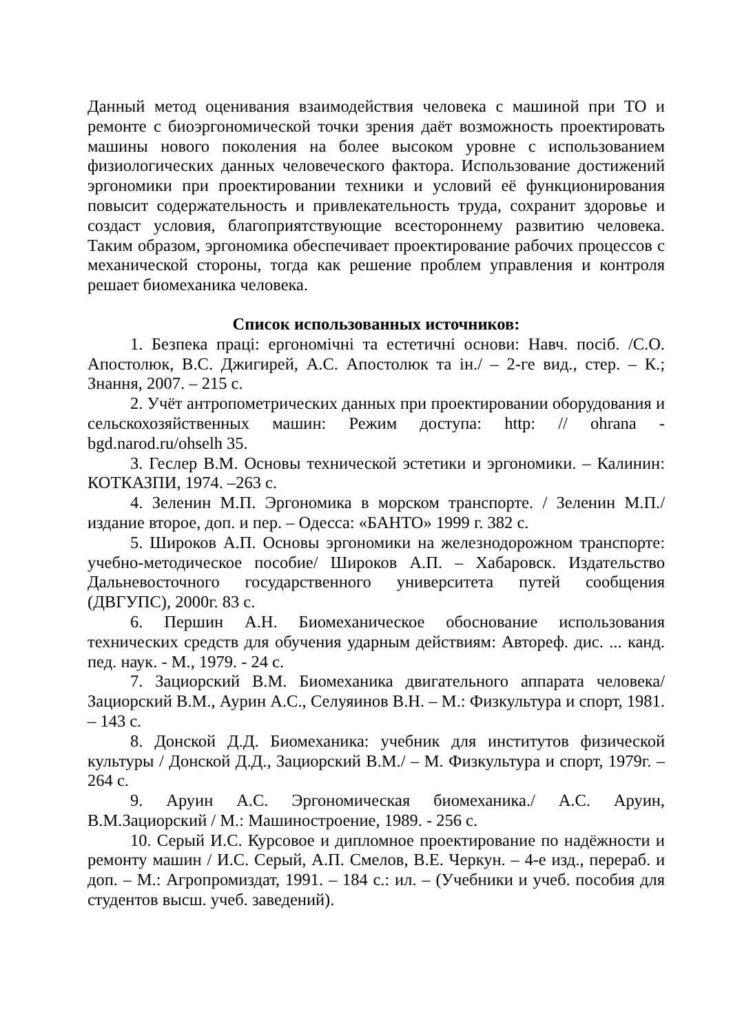Данный метод оценивания взаимодействия человека с машиной при ТО и ремонте с биоэргономической точки зрения даёт возможность проектировать машины нового поколения на более высоком уровне с использованием физиологических данных человеческого фактора. Использование достижений эргономики при проектировании техники и условий её функционирования повысит содержательность и привлекательность труда, сохранит здоровье и создаст условия, благоприятствующие всестороннему развитию человека. Таким образом, эргономика обеспечивает проектирование рабочих процессов с механической стороны, тогда как решение проблем управления и контроля решает биомеханика человека.
Список использованных источников:
1. Безпека праці: ергономічні та естетичні основи: Навч. посіб. /С.О. Апостолюк, В.С. Джигирей, А.С. Апостолюк та ін./ – 2-ге вид., стер. – К.; Знання, 2007. – 215 с.
2. Учёт антропометрических данных при проектировании оборудования и сельскохозяйственных машин: Режим доступа: http: // ohrana - bgd.narod.ru/ohselh 35.
3. Геслер В.М. Основы технической эстетики и эргономики. – Калинин: КОТКАЗПИ, 1974. –263 с.
4. Зеленин М.П. Эргономика в морском транспорте. / Зеленин М.П./ издание второе, доп. и пер. – Одесса: «БАНТО» 1999 г. 382 с.
5. Широков А.П. Основы эргономики на железнодорожном транспорте: учебно-методическое пособие/ Широков А.П. – Хабаровск. Издательство Дальневосточного государственного университета путей сообщения (ДВГУПС), 2000г. 83 с.
6. Першин А.Н. Биомеханическое обоснование использования технических средств для обучения ударным действиям: Автореф. дис. ... канд. пед. наук. - М., 1979. - 24 с.
7. Зациорский В.М. Биомеханика двигательного аппарата человека/ Зациорский В.М., Аурин А.С., Селуяинов В.Н. – М.: Физкультура и спорт, 1981. – 143 с.
8. Донской Д.Д. Биомеханика: учебник для институтов физической культуры / Донской Д.Д., Зациорский В.М./ – М. Физкультура и спорт, 1979г. –264 с.
9. Аруин А.С. Эргономическая биомеханика./ А.С. Аруин, В.М.Зациорский / М.: Машиностроение, 1989. - 256 с.
10. Серый И.С. Курсовое и дипломное проектирование по надёжности и ремонту машин / И.С. Серый, А.П. Смелов, В.Е. Черкун. – 4-е изд., перераб. и доп. – М.: Агропромиздат, 1991. – 184 с.: ил. – (Учебники и учеб. пособия для студентов высш. учеб. заведений).